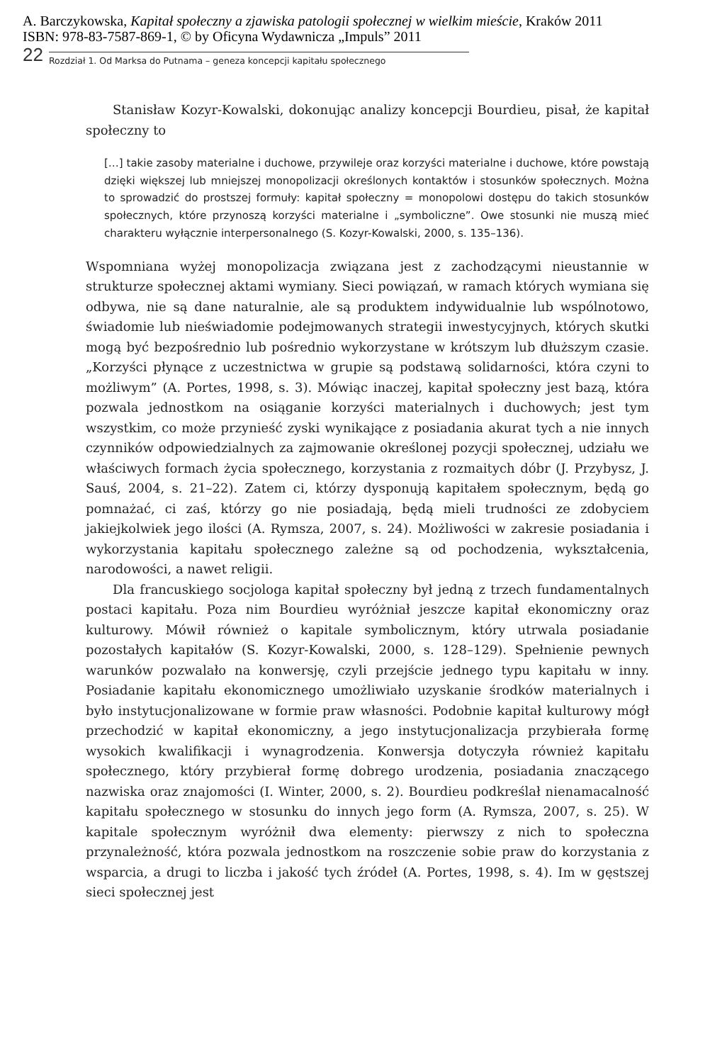A. Barczykowska, Kapitał społeczny a zjawiska patologii społecznej w wielkim mieście, Kraków 2011
ISBN: 978-83-7587-869-1, © by Oficyna Wydawnicza „Impuls” 2011
22 Rozdział 1. Od Marksa do Putnama – geneza koncepcji kapitału społecznego
Stanisław Kozyr-Kowalski, dokonując analizy koncepcji Bourdieu, pisał, że kapitał społeczny to
[…] takie zasoby materialne i duchowe, przywileje oraz korzyści materialne i duchowe, które powstają dzięki większej lub mniejszej monopolizacji określonych kontaktów i stosunków społecznych. Można to sprowadzić do prostszej formuły: kapitał społeczny = monopolowi dostępu do takich stosunków społecznych, które przynoszą korzyści materialne i „symboliczne”. Owe stosunki nie muszą mieć charakteru wyłącznie interpersonalnego (S. Kozyr-Kowalski, 2000, s. 135–136).
Wspomniana wyżej monopolizacja związana jest z zachodzącymi nieustannie w strukturze społecznej aktami wymiany. Sieci powiązań, w ramach których wymiana się odbywa, nie są dane naturalnie, ale są produktem indywidualnie lub wspólnotowo, świadomie lub nieświadomie podejmowanych strategii inwestycyjnych, których skutki mogą być bezpośrednio lub pośrednio wykorzystane w krótszym lub dłuższym czasie. „Korzyści płynące z uczestnictwa w grupie są podstawą solidarności, która czyni to możliwym” (A. Portes, 1998, s. 3). Mówiąc inaczej, kapitał społeczny jest bazą, która pozwala jednostkom na osiąganie korzyści materialnych i duchowych; jest tym wszystkim, co może przynieść zyski wynikające z posiadania akurat tych a nie innych czynników odpowiedzialnych za zajmowanie określonej pozycji społecznej, udziału we właściwych formach życia społecznego, korzystania z rozmaitych dóbr (J. Przybysz, J. Sauś, 2004, s. 21–22). Zatem ci, którzy dysponują kapitałem społecznym, będą go pomnażać, ci zaś, którzy go nie posiadają, będą mieli trudności ze zdobyciem jakiejkolwiek jego ilości (A. Rymsza, 2007, s. 24). Możliwości w zakresie posiadania i wykorzystania kapitału społecznego zależne są od pochodzenia, wykształcenia, narodowości, a nawet religii.
Dla francuskiego socjologa kapitał społeczny był jedną z trzech fundamentalnych postaci kapitału. Poza nim Bourdieu wyróżniał jeszcze kapitał ekonomiczny oraz kulturowy. Mówił również o kapitale symbolicznym, który utrwala posiadanie pozostałych kapitałów (S. Kozyr-Kowalski, 2000, s. 128–129). Spełnienie pewnych warunków pozwalało na konwersję, czyli przejście jednego typu kapitału w inny. Posiadanie kapitału ekonomicznego umożliwiało uzyskanie środków materialnych i było instytucjonalizowane w formie praw własności. Podobnie kapitał kulturowy mógł przechodzić w kapitał ekonomiczny, a jego instytucjonalizacja przybierała formę wysokich kwalifikacji i wynagrodzenia. Konwersja dotyczyła również kapitału społecznego, który przybierał formę dobrego urodzenia, posiadania znaczącego nazwiska oraz znajomości (I. Winter, 2000, s. 2). Bourdieu podkreślał nienamacalność kapitału społecznego w stosunku do innych jego form (A. Rymsza, 2007, s. 25). W kapitale społecznym wyróżnił dwa elementy: pierwszy z nich to społeczna przynależność, która pozwala jednostkom na roszczenie sobie praw do korzystania z wsparcia, a drugi to liczba i jakość tych źródeł (A. Portes, 1998, s. 4). Im w gęstszej sieci społecznej jest